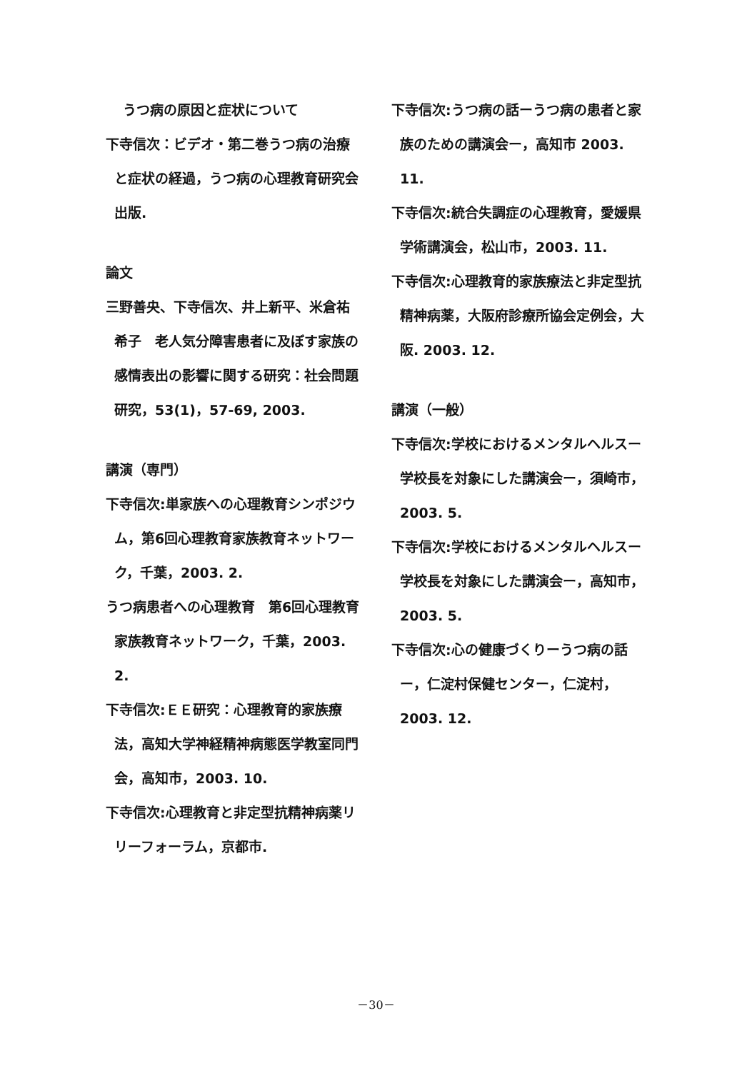うつ病の原因と症状について
下寺信次：ビデオ・第二巻うつ病の治療と症状の経過，うつ病の心理教育研究会出版.
論文
三野善央、下寺信次、井上新平、米倉祐希子　老人気分障害患者に及ぼす家族の感情表出の影響に関する研究：社会問題研究，53(1)，57-69, 2003.
講演（専門）
下寺信次:単家族への心理教育シンポジウム，第6回心理教育家族教育ネットワーク，千葉，2003. 2.
うつ病患者への心理教育　第6回心理教育家族教育ネットワーク，千葉，2003. 2.
下寺信次:ＥＥ研究：心理教育的家族療法，高知大学神経精神病態医学教室同門会，高知市，2003. 10.
下寺信次:心理教育と非定型抗精神病薬リリーフォーラム，京都市.
下寺信次:うつ病の話ーうつ病の患者と家族のための講演会ー，高知市 2003. 11.
下寺信次:統合失調症の心理教育，愛媛県学術講演会，松山市，2003. 11.
下寺信次:心理教育的家族療法と非定型抗精神病薬，大阪府診療所協会定例会，大阪. 2003. 12.
講演（一般）
下寺信次:学校におけるメンタルヘルスー学校長を対象にした講演会ー，須崎市，2003. 5.
下寺信次:学校におけるメンタルヘルスー学校長を対象にした講演会ー，高知市，2003. 5.
下寺信次:心の健康づくりーうつ病の話ー，仁淀村保健センター，仁淀村，2003. 12.
－30－